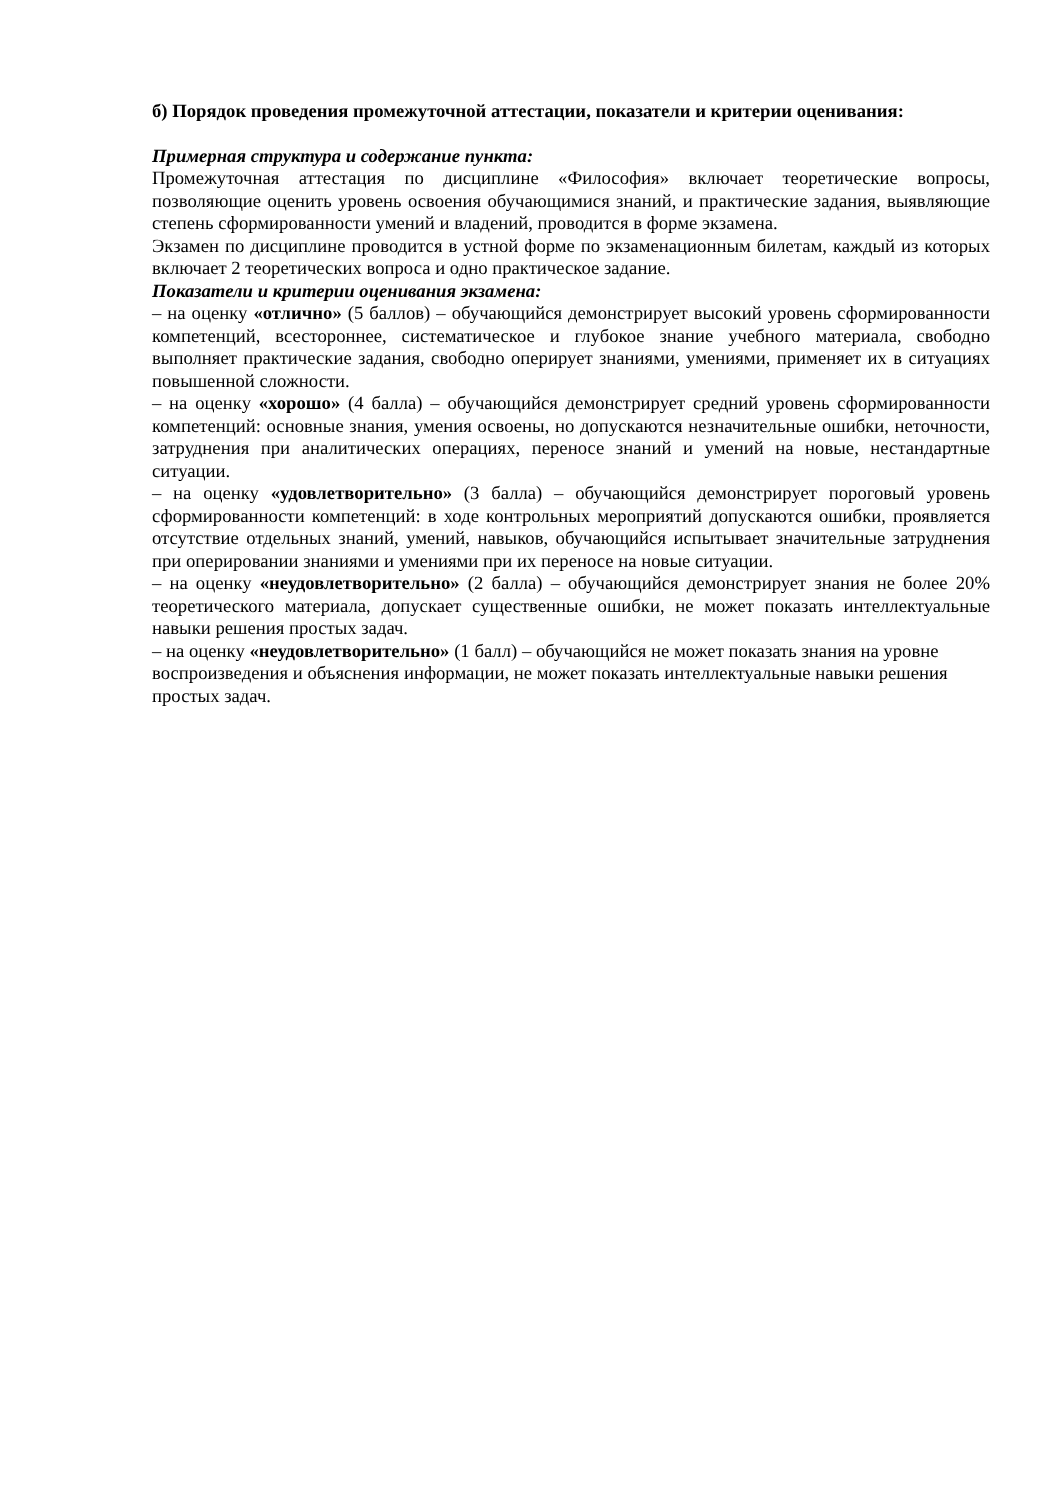б) Порядок проведения промежуточной аттестации, показатели и критерии оценивания:
Примерная структура и содержание пункта:
Промежуточная аттестация по дисциплине «Философия» включает теоретические вопросы, позволяющие оценить уровень освоения обучающимися знаний, и практические задания, выявляющие степень сформированности умений и владений, проводится в форме экзамена.
Экзамен по дисциплине проводится в устной форме по экзаменационным билетам, каждый из которых включает 2 теоретических вопроса и одно практическое задание.
Показатели и критерии оценивания экзамена:
– на оценку «отлично» (5 баллов) – обучающийся демонстрирует высокий уровень сформированности компетенций, всестороннее, систематическое и глубокое знание учебного материала, свободно выполняет практические задания, свободно оперирует знаниями, умениями, применяет их в ситуациях повышенной сложности.
– на оценку «хорошо» (4 балла) – обучающийся демонстрирует средний уровень сформированности компетенций: основные знания, умения освоены, но допускаются незначительные ошибки, неточности, затруднения при аналитических операциях, переносе знаний и умений на новые, нестандартные ситуации.
– на оценку «удовлетворительно» (3 балла) – обучающийся демонстрирует пороговый уровень сформированности компетенций: в ходе контрольных мероприятий допускаются ошибки, проявляется отсутствие отдельных знаний, умений, навыков, обучающийся испытывает значительные затруднения при оперировании знаниями и умениями при их переносе на новые ситуации.
– на оценку «неудовлетворительно» (2 балла) – обучающийся демонстрирует знания не более 20% теоретического материала, допускает существенные ошибки, не может показать интеллектуальные навыки решения простых задач.
– на оценку «неудовлетворительно» (1 балл) – обучающийся не может показать знания на уровне воспроизведения и объяснения информации, не может показать интеллектуальные навыки решения простых задач.